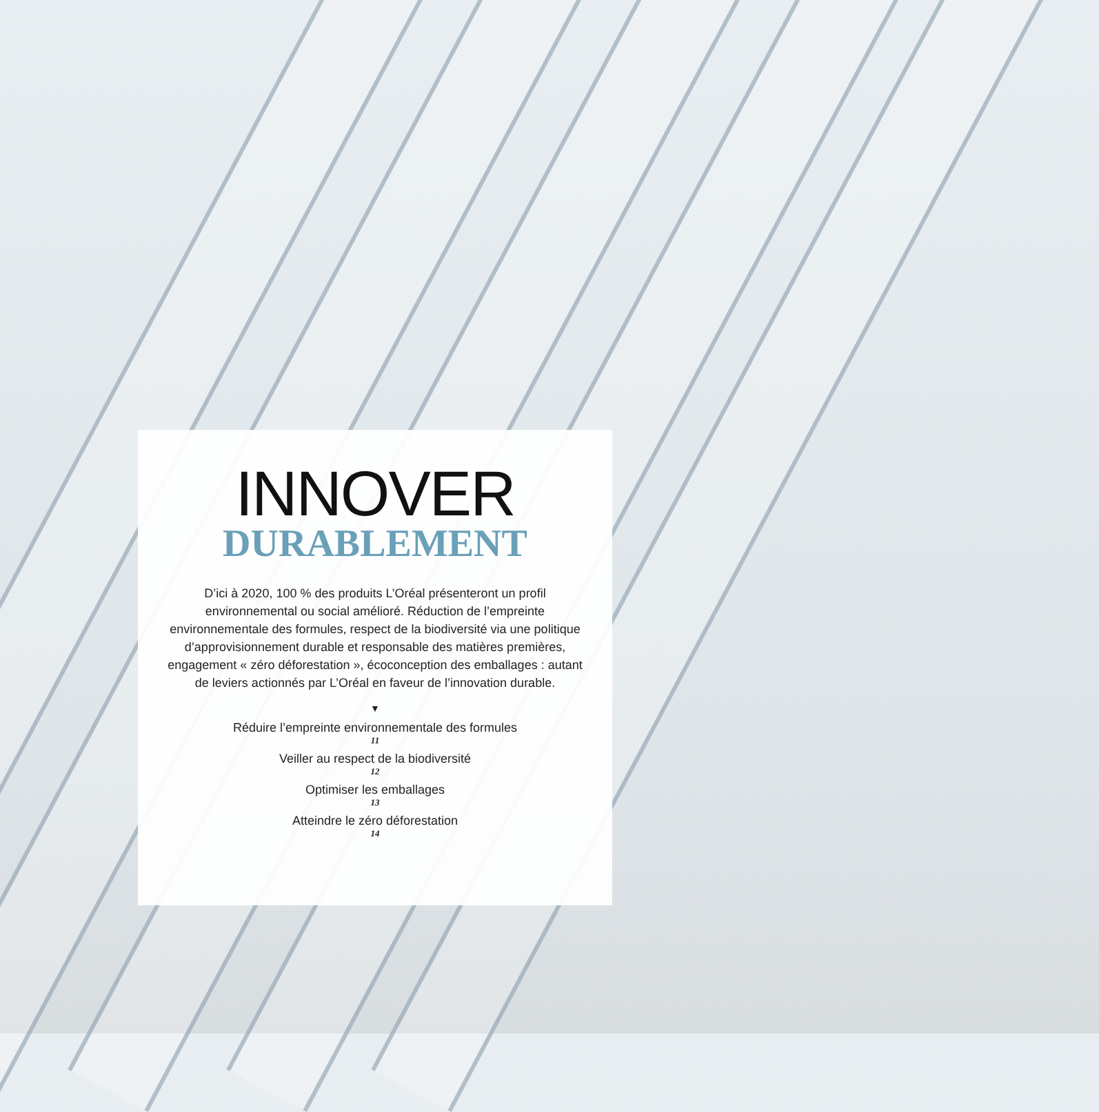INNOVER
DURABLEMENT
D’ici à 2020, 100 % des produits L’Oréal présenteront un profil environnemental ou social amélioré. Réduction de l’empreinte environnementale des formules, respect de la biodiversité via une politique d’approvisionnement durable et responsable des matières premières, engagement « zéro déforestation », écoconception des emballages : autant de leviers actionnés par L’Oréal en faveur de l’innovation durable.
▼
Réduire l’empreinte environnementale des formules
11
Veiller au respect de la biodiversité
12
Optimiser les emballages
13
Atteindre le zéro déforestation
14